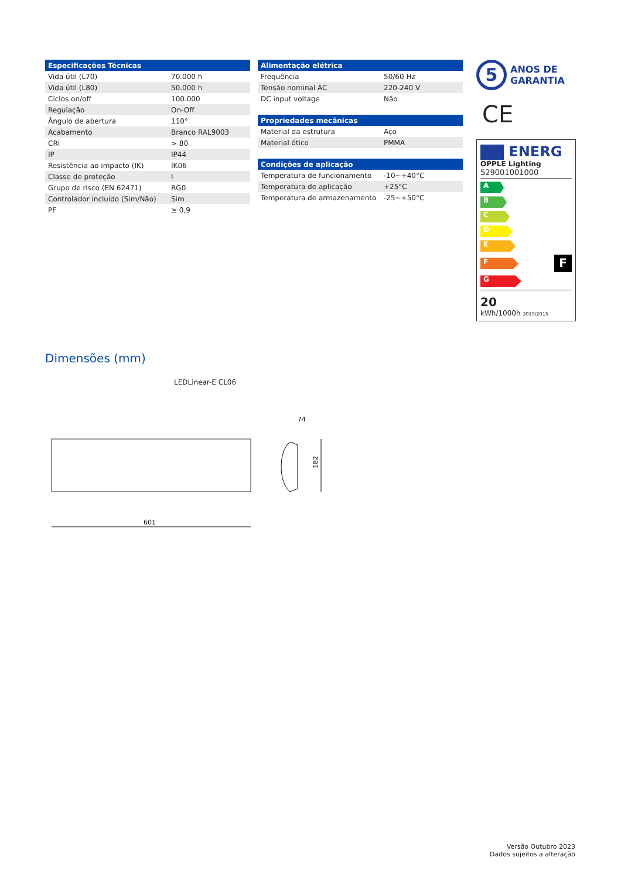| Especificações Técnicas | |
| --- | --- |
| Vida útil (L70) | 70.000 h |
| Vida útil (L80) | 50.000 h |
| Ciclos on/off | 100.000 |
| Regulação | On-Off |
| Ângulo de abertura | 110° |
| Acabamento | Branco RAL9003 |
| CRI | > 80 |
| IP | IP44 |
| Resistência ao impacto (IK) | IK06 |
| Classe de proteção | I |
| Grupo de risco (EN 62471) | RG0 |
| Controlador incluído (Sim/Não) | Sim |
| PF | ≥ 0,9 |
| Alimentação elétrica | |
| --- | --- |
| Frequência | 50/60 Hz |
| Tensão nominal AC | 220-240 V |
| DC input voltage | Não |
| Propriedades mecânicas | |
| --- | --- |
| Material da estrutura | Aço |
| Material ótico | PMMA |
| Condições de aplicação | |
| --- | --- |
| Temperatura de funcionamento | -10~+40°C |
| Temperatura de aplicação | +25°C |
| Temperatura de armazenamento | -25~+50°C |
5
ANOS DE
GARANTIA
CE
ENERG
OPPLE Lighting
529001001000
A
B
C
D
E
F
F
G
20
kWh/1000h 2019/2015
Dimensões (mm)
LEDLinear-E CL06
601
74
182
Versão Outubro 2023
Dados sujeitos a alteração